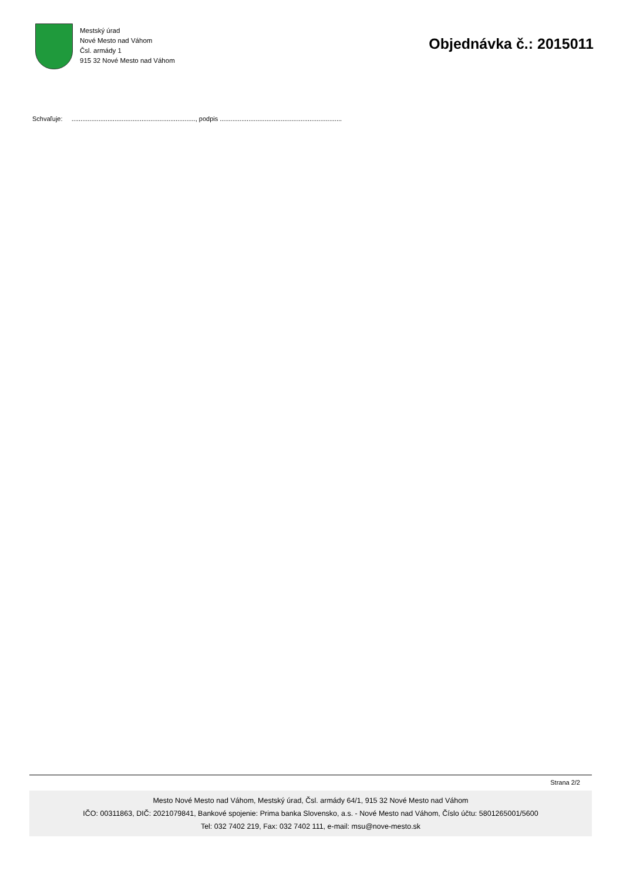Mestský úrad
Nové Mesto nad Váhom
Čsl. armády 1
915 32 Nové Mesto nad Váhom
Objednávka č.: 2015011
Schvaľuje: ....................................................................., podpis ....................................................................
Strana 2/2
Mesto Nové Mesto nad Váhom, Mestský úrad, Čsl. armády 64/1, 915 32 Nové Mesto nad Váhom
IČO: 00311863, DIČ: 2021079841, Bankové spojenie: Prima banka Slovensko, a.s. - Nové Mesto nad Váhom, Číslo účtu: 5801265001/5600
Tel: 032 7402 219, Fax: 032 7402 111, e-mail: msu@nove-mesto.sk